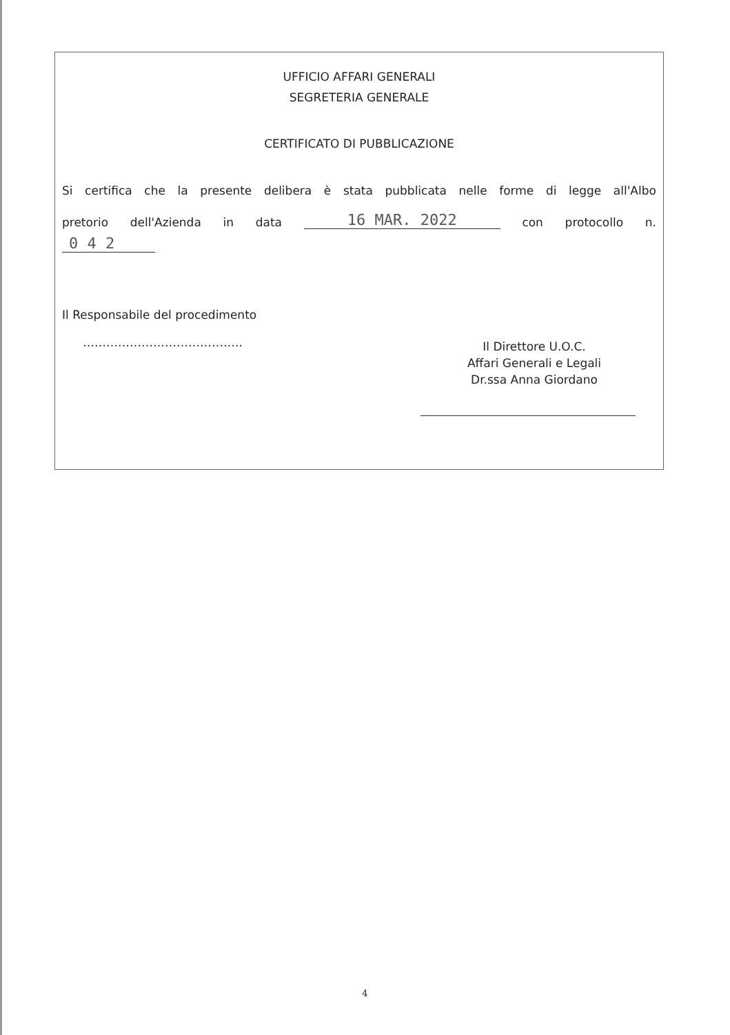UFFICIO AFFARI GENERALI
SEGRETERIA GENERALE
CERTIFICATO DI PUBBLICAZIONE
Si certifica che la presente delibera è stata pubblicata nelle forme di legge all'Albo
pretorio dell'Azienda in data 16 MAR. 2022 con protocollo n.
0 4 2
Il Responsabile del procedimento
…………………………………..
Il Direttore U.O.C.
Affari Generali e Legali
Dr.ssa Anna Giordano
4